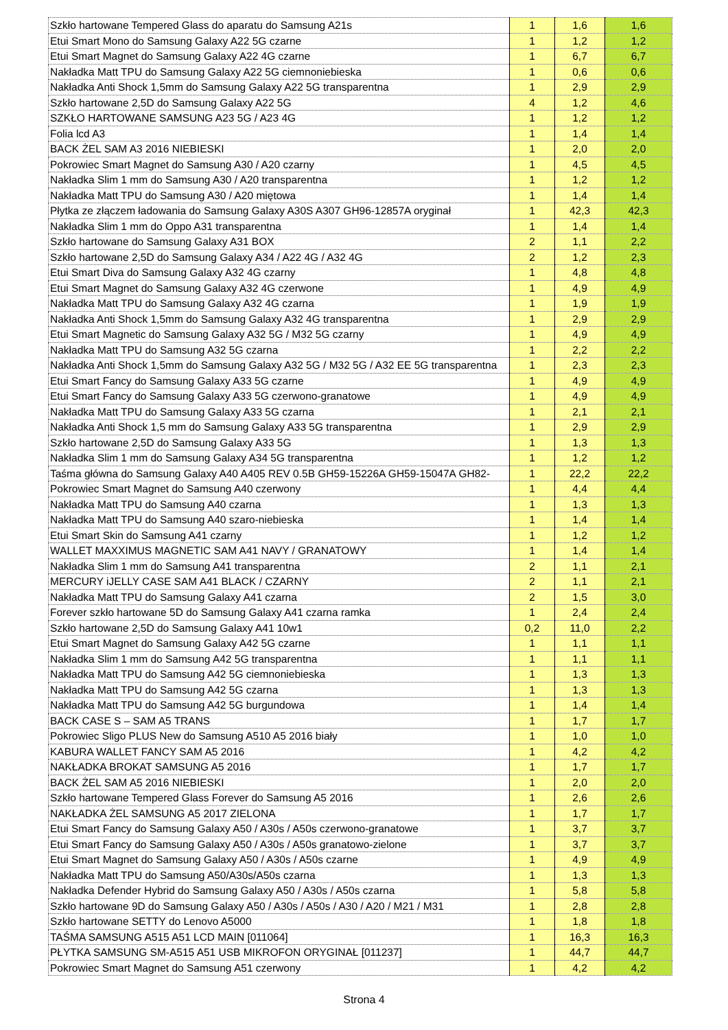| Szkło hartowane Tempered Glass do aparatu do Samsung A21s | 1 | 1,6 | 1,6 |
| Etui Smart Mono do Samsung Galaxy A22 5G czarne | 1 | 1,2 | 1,2 |
| Etui Smart Magnet do Samsung Galaxy A22 4G czarne | 1 | 6,7 | 6,7 |
| Nakładka Matt TPU do Samsung Galaxy A22 5G ciemnoniebieska | 1 | 0,6 | 0,6 |
| Nakładka Anti Shock 1,5mm do Samsung Galaxy A22 5G transparentna | 1 | 2,9 | 2,9 |
| Szkło hartowane 2,5D do Samsung Galaxy A22 5G | 4 | 1,2 | 4,6 |
| SZKŁO HARTOWANE SAMSUNG A23 5G / A23 4G | 1 | 1,2 | 1,2 |
| Folia lcd A3 | 1 | 1,4 | 1,4 |
| BACK ŻEL SAM A3 2016 NIEBIESKI | 1 | 2,0 | 2,0 |
| Pokrowiec Smart Magnet do Samsung A30 / A20 czarny | 1 | 4,5 | 4,5 |
| Nakładka Slim 1 mm do Samsung A30 / A20 transparentna | 1 | 1,2 | 1,2 |
| Nakładka Matt TPU do Samsung A30 / A20 miętowa | 1 | 1,4 | 1,4 |
| Płytka ze złączem ładowania do Samsung Galaxy A30S A307 GH96-12857A oryginał | 1 | 42,3 | 42,3 |
| Nakładka Slim 1 mm do Oppo A31 transparentna | 1 | 1,4 | 1,4 |
| Szkło hartowane do Samsung Galaxy A31 BOX | 2 | 1,1 | 2,2 |
| Szkło hartowane 2,5D do Samsung Galaxy A34 / A22 4G / A32 4G | 2 | 1,2 | 2,3 |
| Etui Smart Diva do Samsung Galaxy A32 4G czarny | 1 | 4,8 | 4,8 |
| Etui Smart Magnet do Samsung Galaxy A32 4G czerwone | 1 | 4,9 | 4,9 |
| Nakładka Matt TPU do Samsung Galaxy A32 4G czarna | 1 | 1,9 | 1,9 |
| Nakładka Anti Shock 1,5mm do Samsung Galaxy A32 4G transparentna | 1 | 2,9 | 2,9 |
| Etui Smart Magnetic do Samsung Galaxy A32 5G / M32 5G czarny | 1 | 4,9 | 4,9 |
| Nakładka Matt TPU do Samsung A32 5G czarna | 1 | 2,2 | 2,2 |
| Nakładka Anti Shock 1,5mm do Samsung Galaxy A32 5G / M32 5G / A32 EE 5G transparentna | 1 | 2,3 | 2,3 |
| Etui Smart Fancy do Samsung Galaxy A33 5G czarne | 1 | 4,9 | 4,9 |
| Etui Smart Fancy do Samsung Galaxy A33 5G czerwono-granatowe | 1 | 4,9 | 4,9 |
| Nakładka Matt TPU do Samsung Galaxy A33 5G czarna | 1 | 2,1 | 2,1 |
| Nakładka Anti Shock 1,5 mm do Samsung Galaxy A33 5G transparentna | 1 | 2,9 | 2,9 |
| Szkło hartowane 2,5D do Samsung Galaxy A33 5G | 1 | 1,3 | 1,3 |
| Nakładka Slim 1 mm do Samsung Galaxy A34 5G transparentna | 1 | 1,2 | 1,2 |
| Taśma główna do Samsung Galaxy A40 A405 REV 0.5B GH59-15226A GH59-15047A GH82- | 1 | 22,2 | 22,2 |
| Pokrowiec Smart Magnet do Samsung A40 czerwony | 1 | 4,4 | 4,4 |
| Nakładka Matt TPU do Samsung A40 czarna | 1 | 1,3 | 1,3 |
| Nakładka Matt TPU do Samsung A40 szaro-niebieska | 1 | 1,4 | 1,4 |
| Etui Smart Skin do Samsung A41 czarny | 1 | 1,2 | 1,2 |
| WALLET MAXXIMUS MAGNETIC SAM A41 NAVY / GRANATOWY | 1 | 1,4 | 1,4 |
| Nakładka Slim 1 mm do Samsung A41 transparentna | 2 | 1,1 | 2,1 |
| MERCURY iJELLY CASE SAM A41 BLACK / CZARNY | 2 | 1,1 | 2,1 |
| Nakładka Matt TPU do Samsung Galaxy A41 czarna | 2 | 1,5 | 3,0 |
| Forever szkło hartowane 5D do Samsung Galaxy A41 czarna ramka | 1 | 2,4 | 2,4 |
| Szkło hartowane 2,5D do Samsung Galaxy A41 10w1 | 0,2 | 11,0 | 2,2 |
| Etui Smart Magnet do Samsung Galaxy A42 5G czarne | 1 | 1,1 | 1,1 |
| Nakładka Slim 1 mm do Samsung A42 5G transparentna | 1 | 1,1 | 1,1 |
| Nakładka Matt TPU do Samsung A42 5G ciemnoniebieska | 1 | 1,3 | 1,3 |
| Nakładka Matt TPU do Samsung A42 5G czarna | 1 | 1,3 | 1,3 |
| Nakładka Matt TPU do Samsung A42 5G burgundowa | 1 | 1,4 | 1,4 |
| BACK CASE S – SAM A5 TRANS | 1 | 1,7 | 1,7 |
| Pokrowiec Sligo PLUS New do Samsung A510 A5 2016 biały | 1 | 1,0 | 1,0 |
| KABURA WALLET FANCY SAM A5 2016 | 1 | 4,2 | 4,2 |
| NAKŁADKA BROKAT SAMSUNG A5 2016 | 1 | 1,7 | 1,7 |
| BACK ŻEL SAM A5 2016 NIEBIESKI | 1 | 2,0 | 2,0 |
| Szkło hartowane Tempered Glass Forever do Samsung A5 2016 | 1 | 2,6 | 2,6 |
| NAKŁADKA ŻEL SAMSUNG A5 2017 ZIELONA | 1 | 1,7 | 1,7 |
| Etui Smart Fancy do Samsung Galaxy A50 / A30s / A50s czerwono-granatowe | 1 | 3,7 | 3,7 |
| Etui Smart Fancy do Samsung Galaxy A50 / A30s / A50s granatowo-zielone | 1 | 3,7 | 3,7 |
| Etui Smart Magnet do Samsung Galaxy A50 / A30s / A50s czarne | 1 | 4,9 | 4,9 |
| Nakładka Matt TPU do Samsung A50/A30s/A50s czarna | 1 | 1,3 | 1,3 |
| Nakładka Defender Hybrid do Samsung Galaxy A50 / A30s / A50s czarna | 1 | 5,8 | 5,8 |
| Szkło hartowane 9D do Samsung Galaxy A50 / A30s / A50s / A30 / A20 / M21 / M31 | 1 | 2,8 | 2,8 |
| Szkło hartowane SETTY do Lenovo A5000 | 1 | 1,8 | 1,8 |
| TAŚMA SAMSUNG A515 A51 LCD MAIN [011064] | 1 | 16,3 | 16,3 |
| PŁYTKA SAMSUNG SM-A515 A51 USB MIKROFON ORYGINAŁ [011237] | 1 | 44,7 | 44,7 |
| Pokrowiec Smart Magnet do Samsung A51 czerwony | 1 | 4,2 | 4,2 |
Strona 4